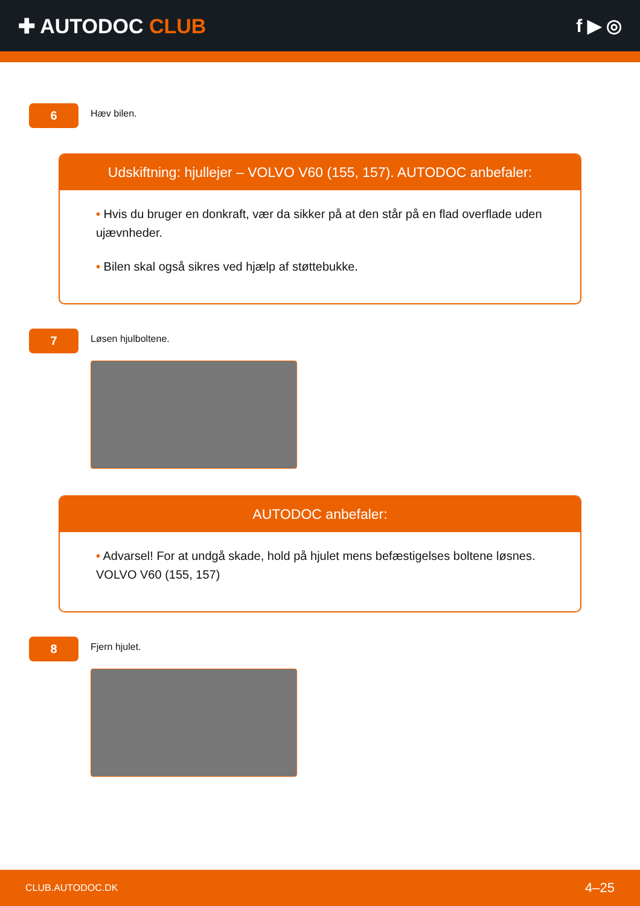✚ AUTODOC CLUB f ▶ ◎
6
Hæv bilen.
Udskiftning: hjullejer – VOLVO V60 (155, 157). AUTODOC anbefaler:
• Hvis du bruger en donkraft, vær da sikker på at den står på en flad overflade uden ujævnheder.
• Bilen skal også sikres ved hjælp af støttebukke.
7
Løsen hjulboltene.
AUTODOC anbefaler:
• Advarsel! For at undgå skade, hold på hjulet mens befæstigelses boltene løsnes. VOLVO V60 (155, 157)
8
Fjern hjulet.
CLUB.AUTODOC.DK 4–25